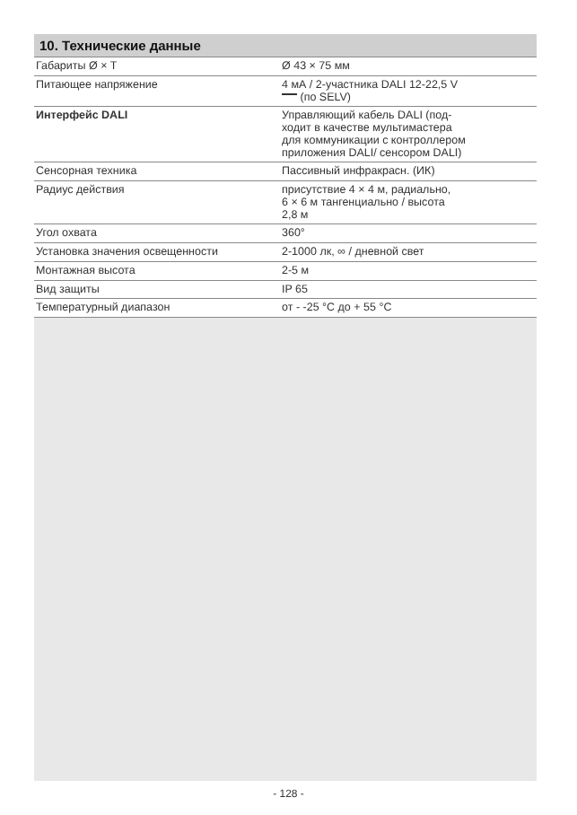10. Технические данные
| Габариты Ø × T | Ø 43 × 75 мм |
| Питающее напряжение | 4 мА / 2-участника DALI 12-22,5 V (по SELV) |
| Интерфейс DALI | Управляющий кабель DALI (под- ходит в качестве мультимастера для коммуникации с контроллером приложения DALI/ сенсором DALI) |
| Сенсорная техника | Пассивный инфракрасн. (ИК) |
| Радиус действия | присутствие 4 × 4 м, радиально, 6 × 6 м тангенциально / высота 2,8 м |
| Угол охвата | 360° |
| Установка значения освещенности | 2-1000 лк, ∞ / дневной свет |
| Монтажная высота | 2-5 м |
| Вид защиты | IP 65 |
| Температурный диапазон | от - -25 °C до + 55 °C |
- 128 -